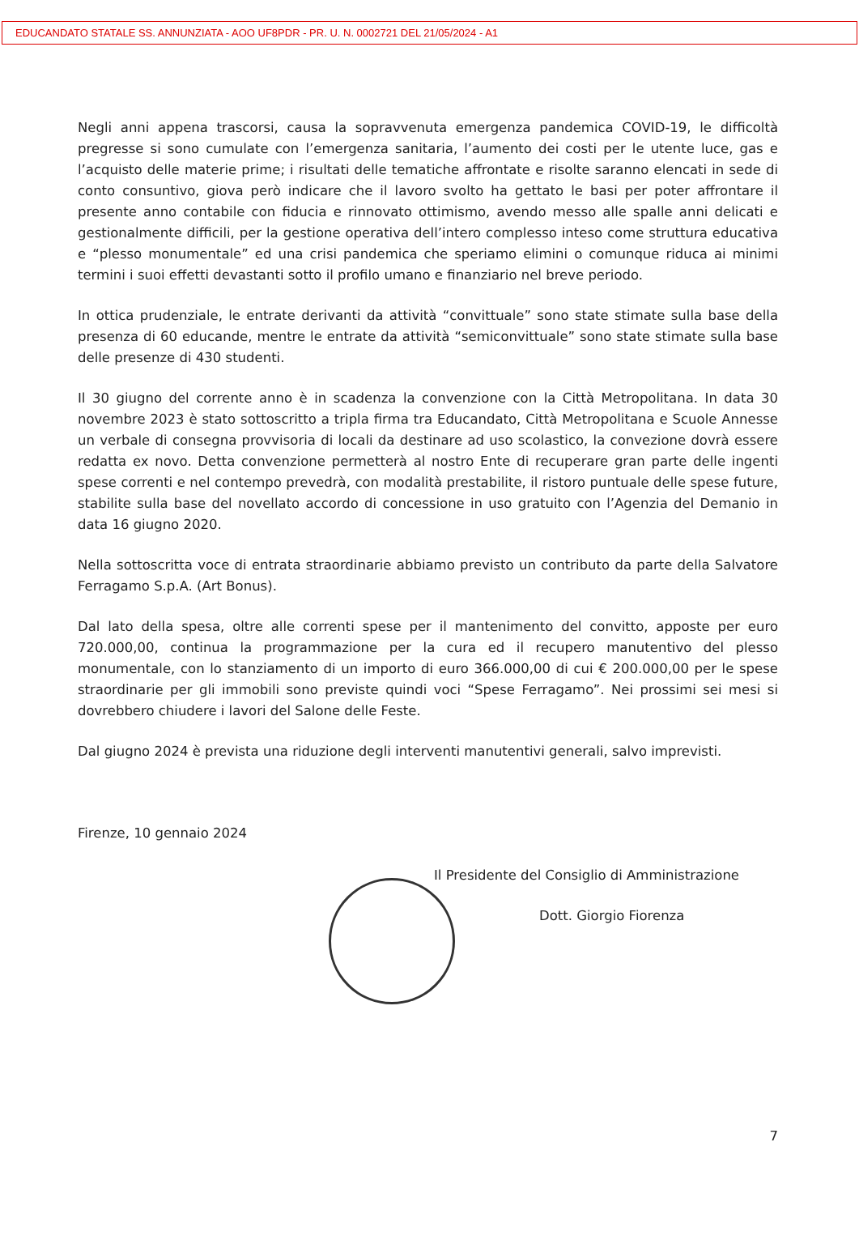EDUCANDATO STATALE SS. ANNUNZIATA - AOO UF8PDR - PR. U. N. 0002721 DEL 21/05/2024 - A1
Negli anni appena trascorsi, causa la sopravvenuta emergenza pandemica COVID-19, le difficoltà pregresse si sono cumulate con l’emergenza sanitaria, l’aumento dei costi per le utente luce, gas e l’acquisto delle materie prime; i risultati delle tematiche affrontate e risolte saranno elencati in sede di conto consuntivo, giova però indicare che il lavoro svolto ha gettato le basi per poter affrontare il presente anno contabile con fiducia e rinnovato ottimismo, avendo messo alle spalle anni delicati e gestionalmente difficili, per la gestione operativa dell’intero complesso inteso come struttura educativa e “plesso monumentale” ed una crisi pandemica che speriamo elimini o comunque riduca ai minimi termini i suoi effetti devastanti sotto il profilo umano e finanziario nel breve periodo.
In ottica prudenziale, le entrate derivanti da attività “convittuale” sono state stimate sulla base della presenza di 60 educande, mentre le entrate da attività “semiconvittuale” sono state stimate sulla base delle presenze di 430 studenti.
Il 30 giugno del corrente anno è in scadenza la convenzione con la Città Metropolitana. In data 30 novembre 2023 è stato sottoscritto a tripla firma tra Educandato, Città Metropolitana e Scuole Annesse un verbale di consegna provvisoria di locali da destinare ad uso scolastico, la convezione dovrà essere redatta ex novo. Detta convenzione permetterà al nostro Ente di recuperare gran parte delle ingenti spese correnti e nel contempo prevedrà, con modalità prestabilite, il ristoro puntuale delle spese future, stabilite sulla base del novellato accordo di concessione in uso gratuito con l’Agenzia del Demanio in data 16 giugno 2020.
Nella sottoscritta voce di entrata straordinarie abbiamo previsto un contributo da parte della Salvatore Ferragamo S.p.A. (Art Bonus).
Dal lato della spesa, oltre alle correnti spese per il mantenimento del convitto, apposte per euro 720.000,00, continua la programmazione per la cura ed il recupero manutentivo del plesso monumentale, con lo stanziamento di un importo di euro 366.000,00 di cui € 200.000,00 per le spese straordinarie per gli immobili sono previste quindi voci “Spese Ferragamo”. Nei prossimi sei mesi si dovrebbero chiudere i lavori del Salone delle Feste.
Dal giugno 2024 è prevista una riduzione degli interventi manutentivi generali, salvo imprevisti.
Firenze, 10 gennaio 2024
Il Presidente del Consiglio di Amministrazione
Dott. Giorgio Fiorenza
7